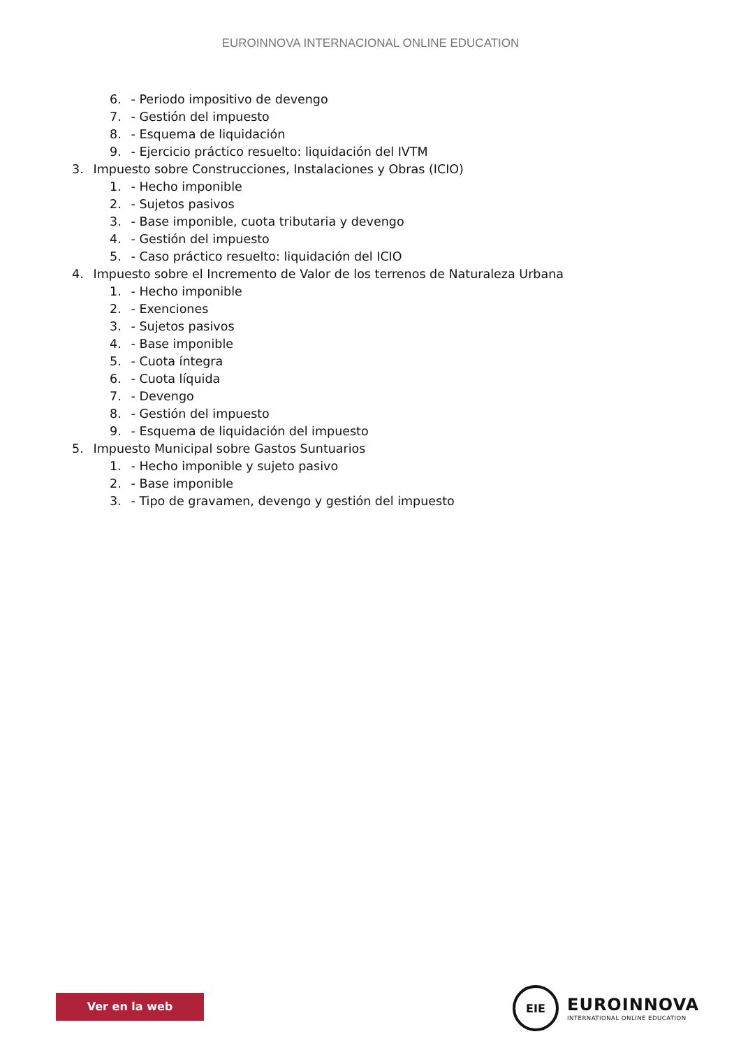EUROINNOVA INTERNACIONAL ONLINE EDUCATION
6. - Periodo impositivo de devengo
7. - Gestión del impuesto
8. - Esquema de liquidación
9. - Ejercicio práctico resuelto: liquidación del IVTM
3. Impuesto sobre Construcciones, Instalaciones y Obras (ICIO)
1. - Hecho imponible
2. - Sujetos pasivos
3. - Base imponible, cuota tributaria y devengo
4. - Gestión del impuesto
5. - Caso práctico resuelto: liquidación del ICIO
4. Impuesto sobre el Incremento de Valor de los terrenos de Naturaleza Urbana
1. - Hecho imponible
2. - Exenciones
3. - Sujetos pasivos
4. - Base imponible
5. - Cuota íntegra
6. - Cuota líquida
7. - Devengo
8. - Gestión del impuesto
9. - Esquema de liquidación del impuesto
5. Impuesto Municipal sobre Gastos Suntuarios
1. - Hecho imponible y sujeto pasivo
2. - Base imponible
3. - Tipo de gravamen, devengo y gestión del impuesto
Ver en la web
EIE
EUROINNOVA
INTERNATIONAL ONLINE EDUCATION